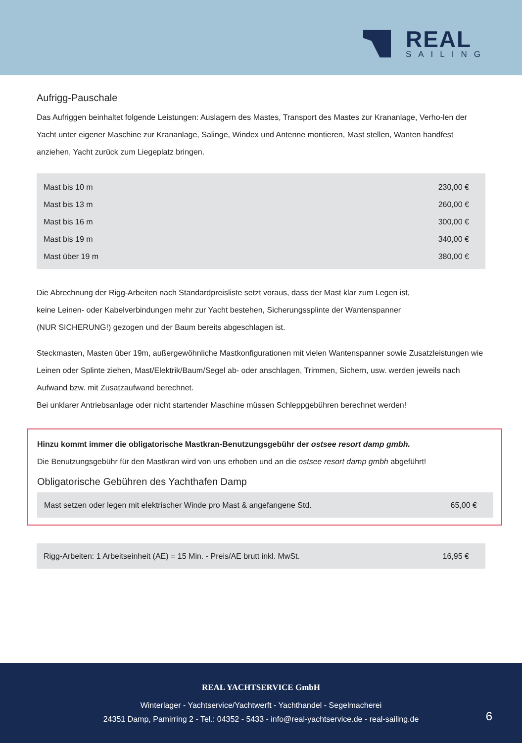REAL
SAILING
Aufrigg-Pauschale
Das Aufriggen beinhaltet folgende Leistungen: Auslagern des Mastes, Transport des Mastes zur Krananlage, Verho-len der Yacht unter eigener Maschine zur Krananlage, Salinge, Windex und Antenne montieren, Mast stellen, Wanten handfest anziehen, Yacht zurück zum Liegeplatz bringen.
| Mast bis 10 m | 230,00 € |
| Mast bis 13 m | 260,00 € |
| Mast bis 16 m | 300,00 € |
| Mast bis 19 m | 340,00 € |
| Mast über 19 m | 380,00 € |
Die Abrechnung der Rigg-Arbeiten nach Standardpreisliste setzt voraus, dass der Mast klar zum Legen ist,
keine Leinen- oder Kabelverbindungen mehr zur Yacht bestehen, Sicherungssplinte der Wantenspanner
(NUR SICHERUNG!) gezogen und der Baum bereits abgeschlagen ist.
Steckmasten, Masten über 19m, außergewöhnliche Mastkonfigurationen mit vielen Wantenspanner sowie Zusatzleistungen wie Leinen oder Splinte ziehen, Mast/Elektrik/Baum/Segel ab- oder anschlagen, Trimmen, Sichern, usw. werden jeweils nach Aufwand bzw. mit Zusatzaufwand berechnet.
Bei unklarer Antriebsanlage oder nicht startender Maschine müssen Schleppgebühren berechnet werden!
Hinzu kommt immer die obligatorische Mastkran-Benutzungsgebühr der ostsee resort damp gmbh.
Die Benutzungsgebühr für den Mastkran wird von uns erhoben und an die ostsee resort damp gmbh abgeführt!
Obligatorische Gebühren des Yachthafen Damp
| Mast setzen oder legen mit elektrischer Winde pro Mast & angefangene Std. | 65,00 € |
| Rigg-Arbeiten: 1 Arbeitseinheit (AE) = 15 Min. - Preis/AE brutt inkl. MwSt. | 16,95 € |
REAL YACHTSERVICE GmbH
Winterlager - Yachtservice/Yachtwerft - Yachthandel - Segelmacherei
24351 Damp, Pamirring 2 - Tel.: 04352 - 5433 - info@real-yachtservice.de - real-sailing.de
6